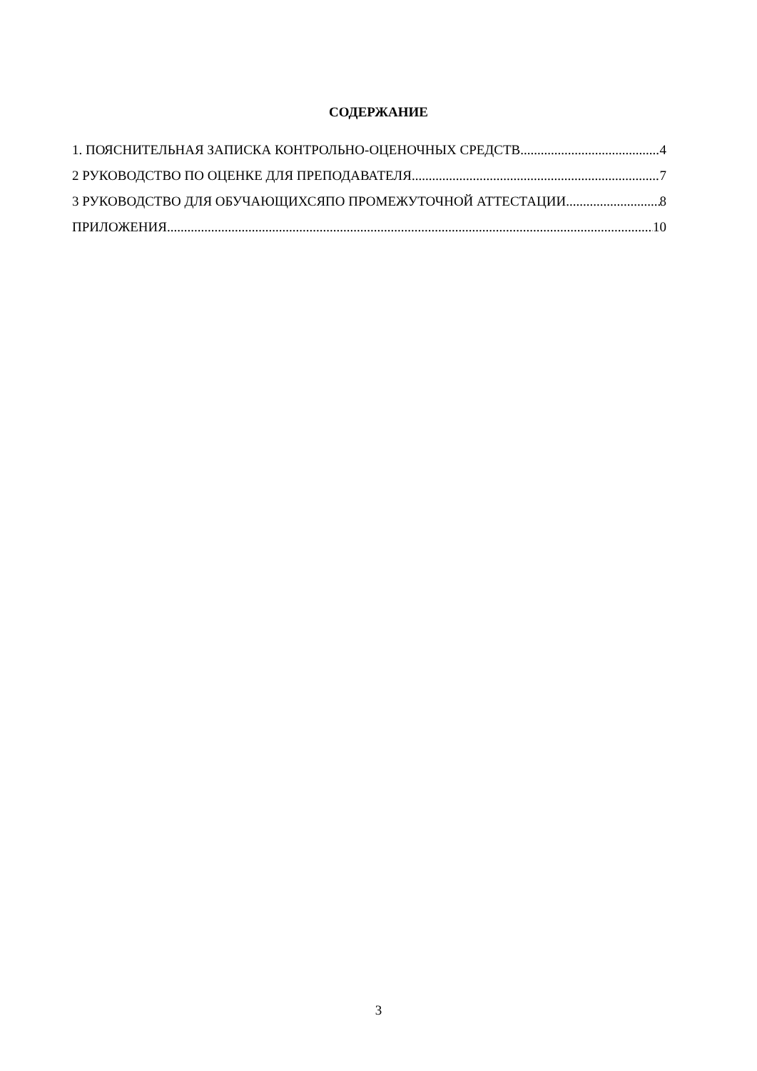СОДЕРЖАНИЕ
1. ПОЯСНИТЕЛЬНАЯ ЗАПИСКА КОНТРОЛЬНО-ОЦЕНОЧНЫХ СРЕДСТВ 4
2 РУКОВОДСТВО ПО ОЦЕНКЕ ДЛЯ ПРЕПОДАВАТЕЛЯ 7
3 РУКОВОДСТВО ДЛЯ ОБУЧАЮЩИХСЯПО ПРОМЕЖУТОЧНОЙ АТТЕСТАЦИИ 8
ПРИЛОЖЕНИЯ 10
3